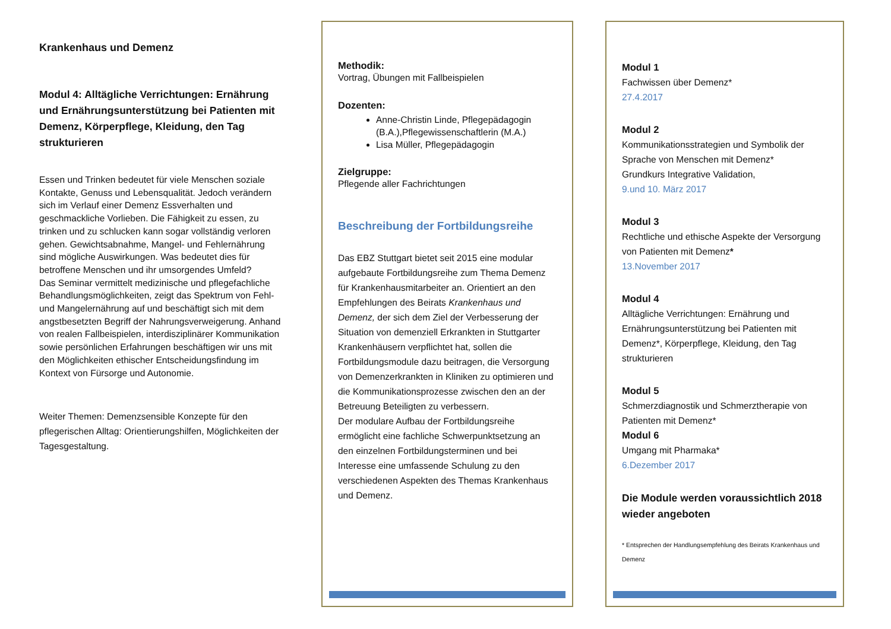Krankenhaus und Demenz
Modul 4: Alltägliche Verrichtungen: Ernährung und Ernährungsunterstützung bei Patienten mit Demenz, Körperpflege, Kleidung, den Tag strukturieren
Essen und Trinken bedeutet für viele Menschen soziale Kontakte, Genuss und Lebensqualität. Jedoch verändern sich im Verlauf einer Demenz Essverhalten und geschmackliche Vorlieben. Die Fähigkeit zu essen, zu trinken und zu schlucken kann sogar vollständig verloren gehen. Gewichtsabnahme, Mangel- und Fehlernährung sind mögliche Auswirkungen. Was bedeutet dies für betroffene Menschen und ihr umsorgendes Umfeld?
Das Seminar vermittelt medizinische und pflegefachliche Behandlungsmöglichkeiten, zeigt das Spektrum von Fehl- und Mangelernährung auf und beschäftigt sich mit dem angstbesetzten Begriff der Nahrungsverweigerung. Anhand von realen Fallbeispielen, interdisziplinärer Kommunikation sowie persönlichen Erfahrungen beschäftigen wir uns mit den Möglichkeiten ethischer Entscheidungsfindung im Kontext von Fürsorge und Autonomie.
Weiter Themen: Demenzsensible Konzepte für den pflegerischen Alltag: Orientierungshilfen, Möglichkeiten der Tagesgestaltung.
Methodik:
Vortrag, Übungen mit Fallbeispielen
Dozenten:
Anne-Christin Linde, Pflegepädagogin (B.A.),Pflegewissenschaftlerin (M.A.)
Lisa Müller, Pflegepädagogin
Zielgruppe:
Pflegende aller Fachrichtungen
Beschreibung der Fortbildungsreihe
Das EBZ Stuttgart bietet seit 2015 eine modular aufgebaute Fortbildungsreihe zum Thema Demenz für Krankenhausmitarbeiter an. Orientiert an den Empfehlungen des Beirats Krankenhaus und Demenz, der sich dem Ziel der Verbesserung der Situation von demenziell Erkrankten in Stuttgarter Krankenhäusern verpflichtet hat, sollen die Fortbildungsmodule dazu beitragen, die Versorgung von Demenzerkrankten in Kliniken zu optimieren und die Kommunikationsprozesse zwischen den an der Betreuung Beteiligten zu verbessern.
Der modulare Aufbau der Fortbildungsreihe ermöglicht eine fachliche Schwerpunktsetzung an den einzelnen Fortbildungsterminen und bei Interesse eine umfassende Schulung zu den verschiedenen Aspekten des Themas Krankenhaus und Demenz.
Modul 1
Fachwissen über Demenz*
27.4.2017
Modul 2
Kommunikationsstrategien und Symbolik der Sprache von Menschen mit Demenz*
Grundkurs Integrative Validation,
9.und 10. März 2017
Modul 3
Rechtliche und ethische Aspekte der Versorgung von Patienten mit Demenz*
13.November 2017
Modul 4
Alltägliche Verrichtungen: Ernährung und Ernährungsunterstützung bei Patienten mit Demenz*, Körperpflege, Kleidung, den Tag strukturieren
Modul 5
Schmerzdiagnostik und Schmerztherapie von Patienten mit Demenz*
Modul 6
Umgang mit Pharmaka*
6.Dezember 2017
Die Module werden voraussichtlich 2018 wieder angeboten
* Entsprechen der Handlungsempfehlung des Beirats Krankenhaus und Demenz